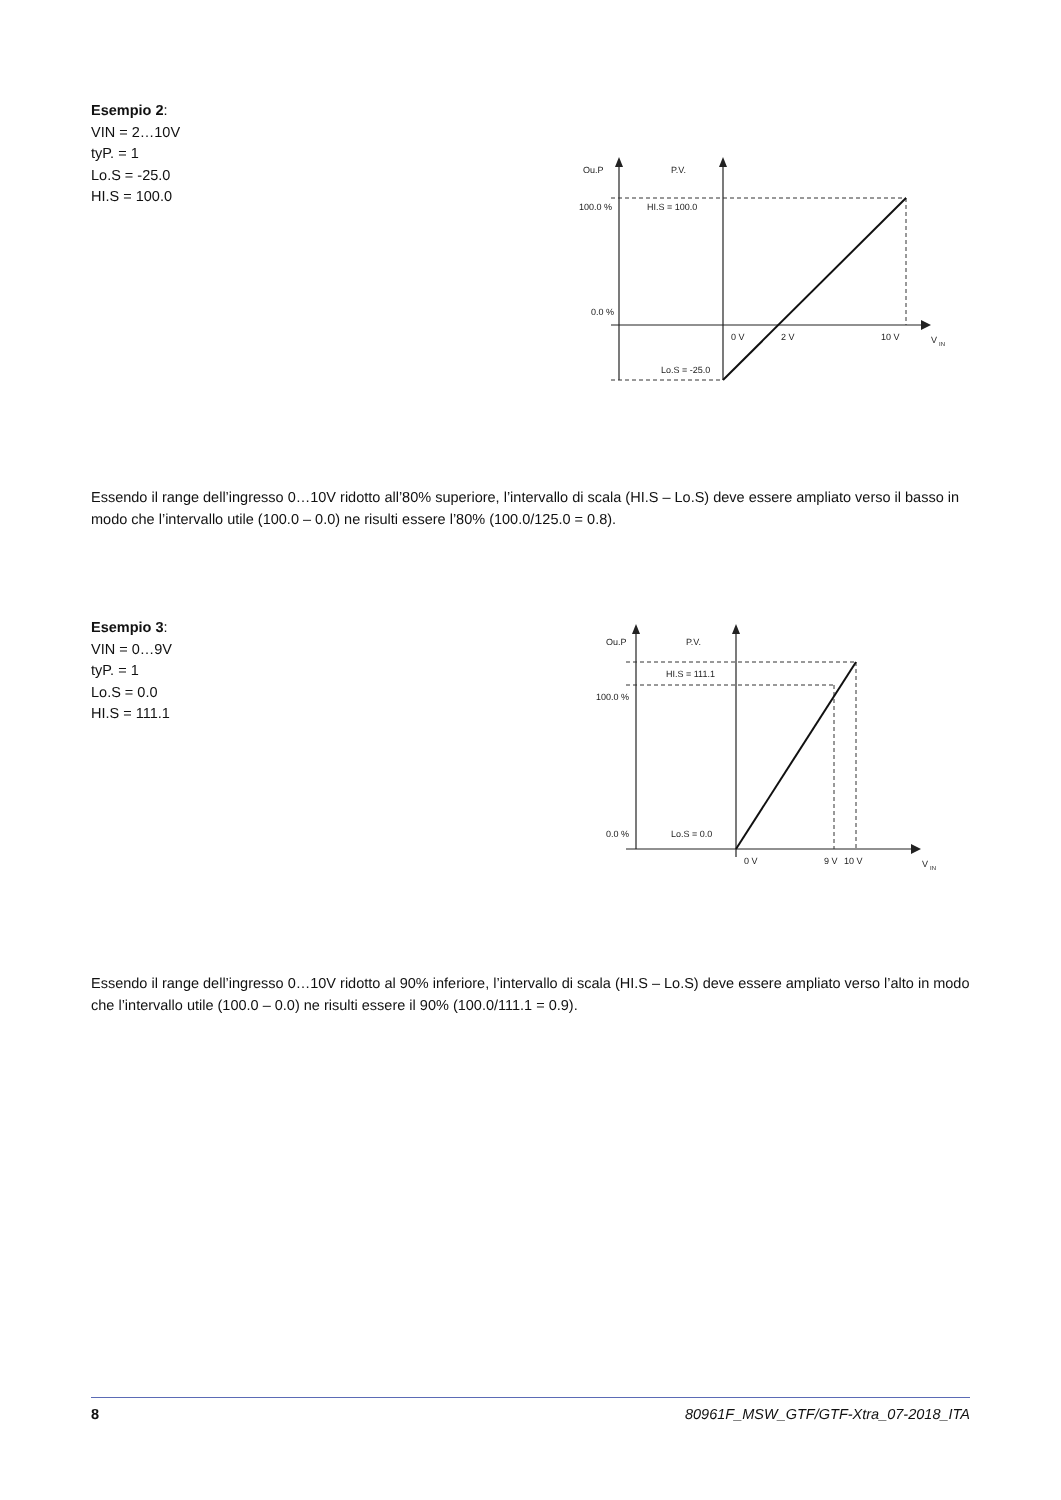Esempio 2:
VIN = 2…10V
tyP. = 1
Lo.S = -25.0
HI.S = 100.0
Ou.P
P.V.
100.0 %
HI.S = 100.0
0.0 %
0 V
2 V
10 V
V
IN
Lo.S = -25.0
Essendo il range dell’ingresso 0…10V ridotto all’80% superiore, l’intervallo di scala (HI.S – Lo.S) deve essere ampliato verso il basso in modo che l’intervallo utile (100.0 – 0.0) ne risulti essere l’80% (100.0/125.0 = 0.8).
Esempio 3:
VIN = 0…9V
tyP. = 1
Lo.S = 0.0
HI.S = 111.1
Ou.P
P.V.
HI.S = 111.1
100.0 %
0.0 %
Lo.S = 0.0
0 V
9 V
10 V
V
IN
Essendo il range dell’ingresso 0…10V ridotto al 90% inferiore, l’intervallo di scala (HI.S – Lo.S) deve essere ampliato verso l’alto in modo che l’intervallo utile (100.0 – 0.0) ne risulti essere il 90% (100.0/111.1 = 0.9).
8 80961F_MSW_GTF/GTF-Xtra_07-2018_ITA